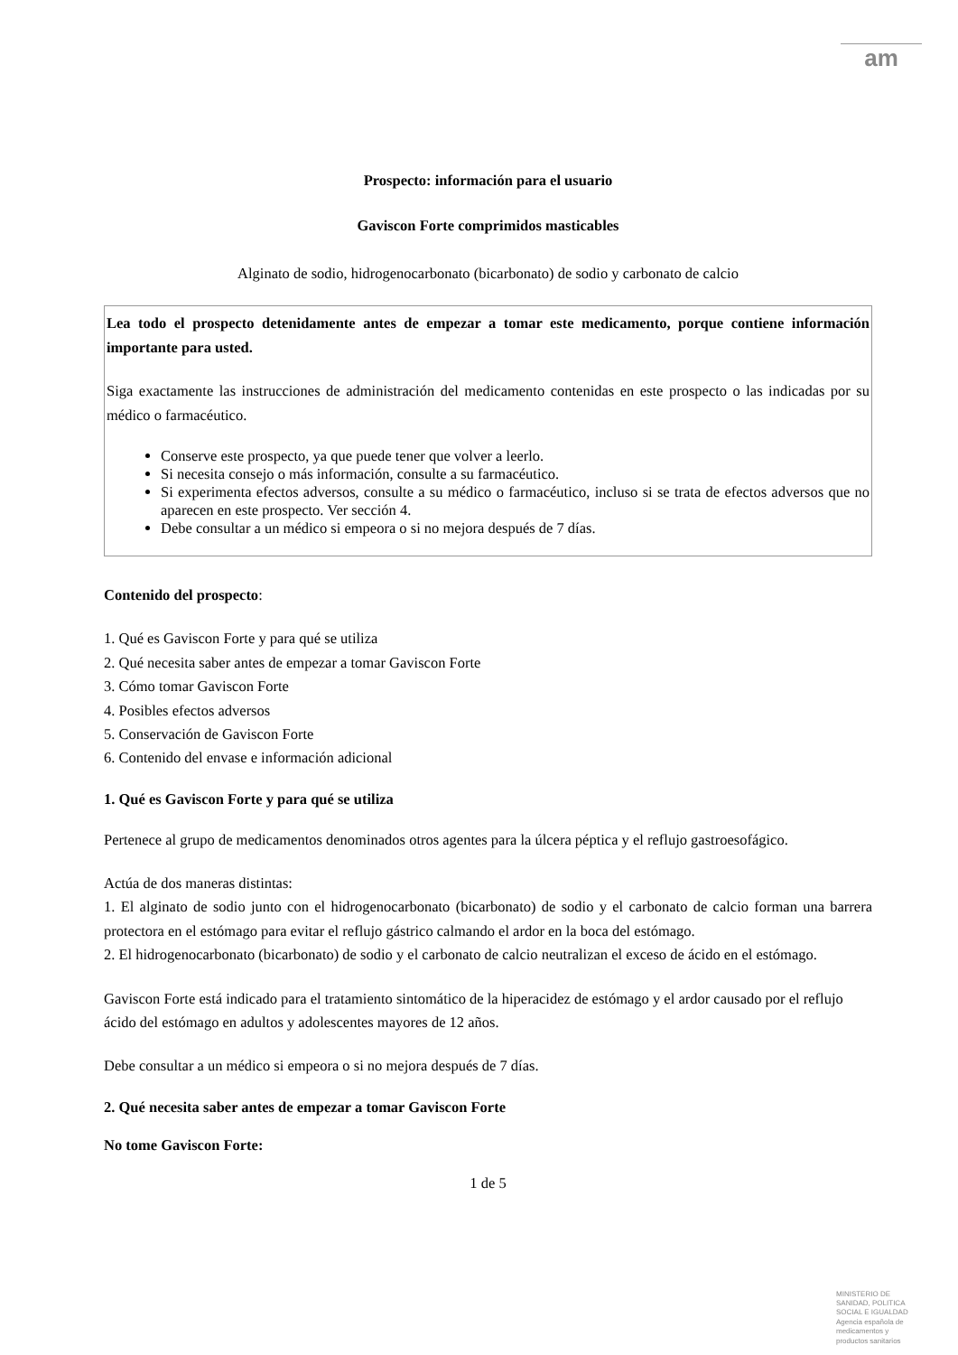am
Prospecto: información para el usuario
Gaviscon Forte comprimidos masticables
Alginato de sodio, hidrogenocarbonato (bicarbonato) de sodio y carbonato de calcio
Lea todo el prospecto detenidamente antes de empezar a tomar este medicamento, porque contiene información importante para usted.
Siga exactamente las instrucciones de administración del medicamento contenidas en este prospecto o las indicadas por su médico o farmacéutico.
Conserve este prospecto, ya que puede tener que volver a leerlo.
Si necesita consejo o más información, consulte a su farmacéutico.
Si experimenta efectos adversos, consulte a su médico o farmacéutico, incluso si se trata de efectos adversos que no aparecen en este prospecto. Ver sección 4.
Debe consultar a un médico si empeora o si no mejora después de 7 días.
Contenido del prospecto:
1. Qué es Gaviscon Forte y para qué se utiliza
2. Qué necesita saber antes de empezar a tomar Gaviscon Forte
3. Cómo tomar Gaviscon Forte
4. Posibles efectos adversos
5. Conservación de Gaviscon Forte
6. Contenido del envase e información adicional
1. Qué es Gaviscon Forte y para qué se utiliza
Pertenece al grupo de medicamentos denominados otros agentes para la úlcera péptica y el reflujo gastroesofágico.
Actúa de dos maneras distintas:
1. El alginato de sodio junto con el hidrogenocarbonato (bicarbonato) de sodio y el carbonato de calcio forman una barrera protectora en el estómago para evitar el reflujo gástrico calmando el ardor en la boca del estómago.
2. El hidrogenocarbonato (bicarbonato) de sodio y el carbonato de calcio neutralizan el exceso de ácido en el estómago.
Gaviscon Forte está indicado para el tratamiento sintomático de la hiperacidez de estómago y el ardor causado por el reflujo ácido del estómago en adultos y adolescentes mayores de 12 años.
Debe consultar a un médico si empeora o si no mejora después de 7 días.
2. Qué necesita saber antes de empezar a tomar Gaviscon Forte
No tome Gaviscon Forte:
1 de 5
MINISTERIO DE SANIDAD, POLITICA SOCIAL E IGUALDAD
Agencia española de medicamentos y productos sanitarios